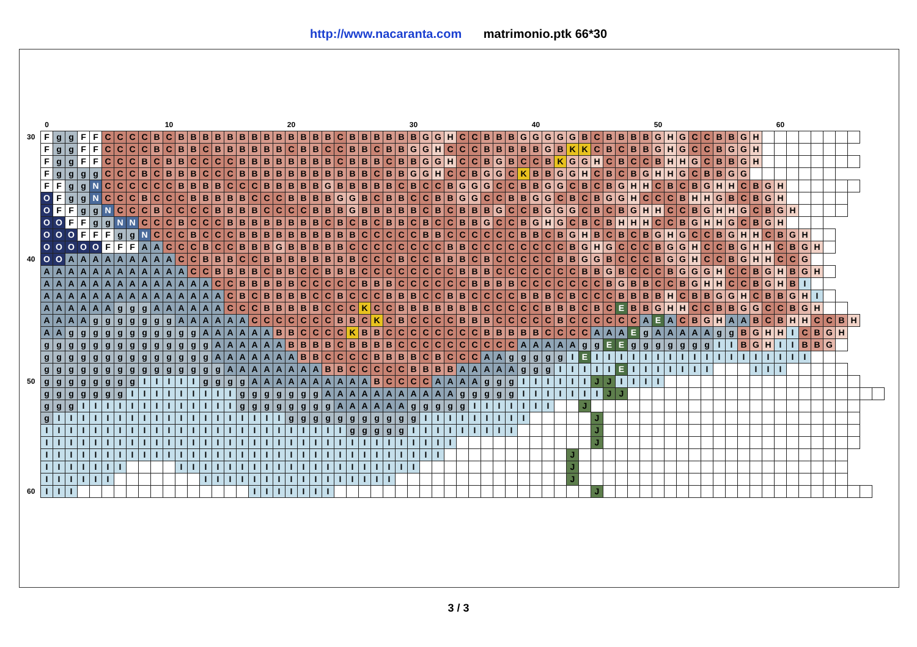http://www.nacaranta.com matrimonio.ptk 66*30
| | 0 | | | | | | | | | | 10 | | | | | | | | | | 20 | | | | | | | | | | 30 | | | | | | | | | | 40 | | | | | | | | | | 50 | | | | | | | | | | 60 | | | | | | | | |
| 30 | F | g | g | F | F | C | C | C | C | B | C | B | B | B | B | B | B | B | B | B | B | B | B | B | C | B | B | B | B | B | B | G | G | H | C | C | B | B | B | G | G | G | G | G | B | C | B | B | B | B | G | H | G | C | C | B | B | G | H | | | | | | | | | | |
| | F | g | g | F | F | C | C | C | C | B | C | B | B | C | B | B | B | B | B | B | C | B | B | C | C | B | B | C | B | B | G | G | H | C | C | C | B | B | B | B | B | G | B | K | K | C | B | C | B | B | G | H | G | C | C | B | G | G | H | | | | | | | | | | |
| | F | g | g | F | F | C | C | C | B | C | B | B | C | C | C | C | B | B | B | B | B | B | B | B | C | B | B | B | C | B | B | G | G | H | C | C | B | G | B | C | C | B | K | G | G | H | C | B | C | C | B | H | H | G | C | B | B | G | H | | | | | | | | | | |
| | F | g | g | g | g | C | C | C | B | C | B | B | B | C | C | C | B | B | B | B | B | B | B | B | B | B | B | C | B | B | G | G | H | C | C | B | G | G | C | K | B | B | G | G | H | C | B | C | B | G | H | H | G | C | B | B | G | G | | | | | | | | | | | |
| | F | F | g | g | N | C | C | C | C | C | C | B | B | B | B | C | C | C | B | B | B | B | B | G | B | B | B | B | B | C | B | C | C | B | G | G | G | C | C | B | B | G | G | C | B | C | B | G | H | H | C | B | C | B | G | H | H | C | B | G | H | | | | | | | | |
| | O | F | g | g | N | C | C | C | B | C | C | C | B | B | B | B | B | C | C | C | B | B | B | B | G | G | B | C | B | B | C | C | B | B | G | G | C | C | B | B | G | G | C | B | C | B | G | G | H | C | C | C | B | H | H | G | B | C | B | G | H | | | | | | | | |
| | O | F | F | g | g | N | C | C | C | B | C | C | C | C | B | B | B | B | C | C | C | C | B | B | B | G | B | B | B | B | B | C | B | C | B | B | B | G | C | C | B | G | G | G | C | B | C | B | G | H | H | C | C | B | G | H | H | G | C | B | G | H | | | | | | | |
| | O | O | F | F | g | g | N | N | C | C | C | B | C | C | C | B | B | B | B | B | B | B | B | C | B | C | B | C | B | B | C | B | C | C | B | B | G | C | C | B | G | H | G | C | B | C | B | H | H | H | C | C | B | G | H | H | G | C | B | G | H | | | | | | | | |
| | O | O | O | F | F | F | g | g | N | C | C | C | B | C | C | C | B | B | B | B | B | B | B | B | B | B | C | C | C | C | C | B | B | C | C | C | C | C | C | B | B | C | B | G | H | B | C | B | C | B | G | H | G | C | C | B | G | H | H | C | B | G | H | | | | | | |
| | O | O | O | O | O | F | F | F | A | A | C | C | C | B | C | C | B | B | B | G | B | B | B | B | B | C | C | C | C | C | C | C | C | B | B | C | C | C | C | C | C | C | C | B | G | H | G | C | C | C | B | G | G | H | C | C | B | G | H | H | C | B | G | H | | | | | |
| 40 | O | O | A | A | A | A | A | A | A | A | A | C | C | B | B | B | C | C | B | B | B | B | B | B | B | B | C | C | C | B | C | C | B | B | B | C | B | C | C | C | C | C | B | B | G | G | B | C | C | C | B | G | G | H | C | C | B | G | H | H | C | C | G | | | | | | |
| | A | A | A | A | A | A | A | A | A | A | A | A | C | C | B | B | B | B | C | B | B | C | C | B | B | B | C | C | C | C | C | C | C | C | B | B | B | C | C | C | C | C | C | C | B | B | G | B | C | C | C | B | G | G | G | H | C | C | B | G | H | B | G | H | | | | | |
| | A | A | A | A | A | A | A | A | A | A | A | A | A | A | C | C | B | B | B | B | B | C | C | C | C | C | B | B | B | C | C | C | C | C | C | B | B | B | B | C | C | C | C | C | C | C | B | G | B | B | C | C | B | G | H | H | C | C | B | G | H | B | I | | | | | | |
| | A | A | A | A | A | A | A | A | A | A | A | A | A | A | A | C | B | C | B | B | B | B | C | C | B | C | C | C | B | B | B | C | C | B | B | C | C | C | C | B | B | B | C | B | C | C | C | B | B | B | B | H | C | B | B | G | G | H | C | B | B | G | H | I | | | | | |
| | A | A | A | A | A | A | g | g | g | A | A | A | A | A | A | C | C | C | B | B | B | B | B | C | C | C | K | C | C | B | B | B | B | B | B | B | C | C | C | C | C | B | B | B | C | B | C | E | B | B | G | H | H | C | C | B | B | G | G | C | C | B | G | H | | | | | |
| | A | A | A | A | g | g | g | g | g | g | g | A | A | A | A | A | A | C | C | C | C | C | C | C | B | B | C | K | C | B | C | C | C | C | B | B | B | C | C | C | C | C | B | C | C | C | C | C | C | A | E | A | C | B | G | H | A | A | B | C | B | H | H | C | C | B | H | | |
| | A | A | g | g | g | g | g | g | g | g | g | g | g | A | A | A | A | A | A | B | B | C | C | C | C | K | B | B | C | C | C | C | C | C | C | C | B | B | B | B | B | C | C | C | C | A | A | A | E | g | A | A | A | A | A | g | g | B | G | H | H | I | C | B | G | H | | | |
| | g | g | g | g | g | g | g | g | g | g | g | g | g | g | A | A | A | A | A | A | B | B | B | B | C | B | B | B | B | C | C | C | C | C | C | C | C | C | C | A | A | A | A | A | g | g | E | E | g | g | g | g | g | g | g | I | I | B | G | H | I | I | B | B | G | | | | |
| | g | g | g | g | g | g | g | g | g | g | g | g | g | g | A | A | A | A | A | A | A | B | B | C | C | C | C | B | B | B | B | C | B | C | C | C | A | A | g | g | g | g | g | I | E | I | I | I | I | I | I | I | I | I | I | I | I | I | I | I | I | I | I | | | | | | |
| | g | g | g | g | g | g | g | g | g | g | g | g | g | g | g | A | A | A | A | A | A | A | A | B | B | C | C | C | C | C | B | B | B | B | A | A | A | A | A | g | g | g | I | I | I | I | I | E | I | I | I | I | I | I | I | | | | I | I | I | | | | | | | | |
| 50 | g | g | g | g | g | g | g | g | I | I | I | I | I | g | g | g | g | A | A | A | A | A | A | A | A | A | A | B | C | C | C | C | A | A | A | A | g | g | g | I | I | I | I | I | I | J | J | I | I | I | I | | | | | | | | | | | | | | | | | | |
| | g | g | g | g | g | g | g | I | I | I | I | I | I | I | I | I | g | g | g | g | g | g | g | A | A | A | A | A | A | A | A | A | A | A | g | g | g | g | g | I | I | I | I | I | I | I | J | J | | | | | | | | | | | | | | | | | | | | | |
| | g | g | g | I | I | I | I | I | I | I | I | I | I | I | I | I | g | g | g | g | g | g | g | g | A | A | A | A | A | A | g | g | g | g | g | I | I | I | I | I | I | I | | | J | | | | | | | | | | | | | | | | | | | | | | | | |
| | g | I | I | I | I | I | I | I | I | I | I | I | I | I | I | I | I | I | I | I | g | g | g | g | g | g | g | g | g | g | g | I | I | I | I | I | I | I | I | I | | | | | | J | | | | | | | | | | | | | | | | | | | | | | | |
| | I | I | I | I | I | I | I | I | I | I | I | I | I | I | I | I | I | I | I | I | I | I | I | I | I | g | g | g | g | g | I | I | I | I | I | I | I | I | I | | | | | | | J | | | | | | | | | | | | | | | | | | | | | | | |
| | I | I | I | I | I | I | I | I | I | I | I | I | I | I | I | I | I | I | I | I | I | I | I | I | I | I | I | I | I | I | I | I | I | I | | | | | | | | | | | | J | | | | | | | | | | | | | | | | | | | | | | | |
| | I | I | I | I | I | I | I | I | I | I | I | I | I | I | I | I | I | I | I | I | I | I | I | I | I | I | I | I | I | I | I | I | I | | | | | | | | | | | J | | | | | | | | | | | | | | | | | | | | | | | | | |
| | I | I | I | I | I | I | I | | | | | I | I | I | I | I | I | I | I | I | I | I | I | I | I | I | I | I | I | I | I | | | | | | | | | | | | | J | | | | | | | | | | | | | | | | | | | | | | | | | |
| | I | I | I | I | I | I | | | | | | | | I | I | I | I | I | I | I | I | I | I | I | I | I | I | I | I | | | | | | | | | | | | | | | J | | | | | | | | | | | | | | | | | | | | | | | | | |
| 60 | I | I | I | | | | | | | | | | | | | | | I | I | I | I | I | I | I | | | | | | | | | | | | | | | | | | | | | | J | | | | | | | | | | | | | | | | | | | | | | | |
3 / 3